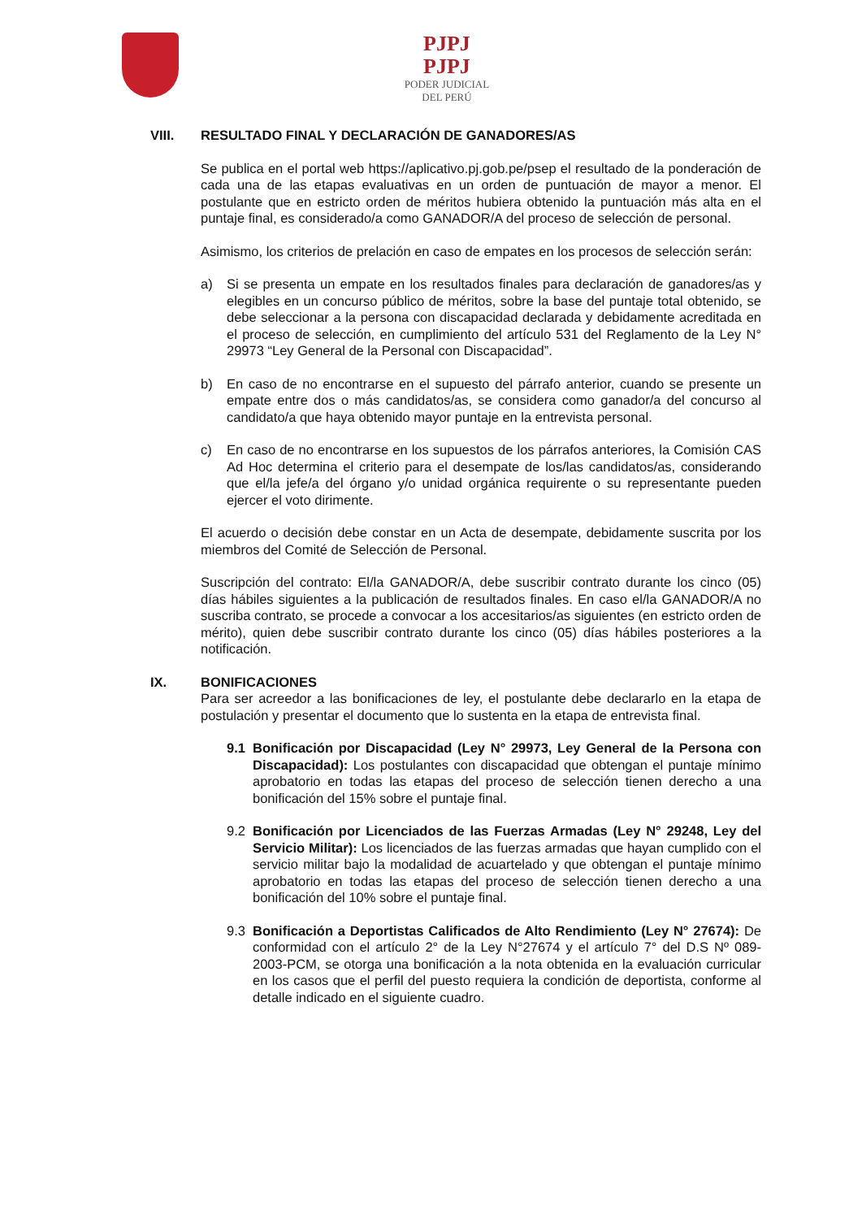PJPJ
PJPJ
PODER JUDICIAL
DEL PERÚ
VIII. RESULTADO FINAL Y DECLARACIÓN DE GANADORES/AS
Se publica en el portal web https://aplicativo.pj.gob.pe/psep el resultado de la ponderación de cada una de las etapas evaluativas en un orden de puntuación de mayor a menor. El postulante que en estricto orden de méritos hubiera obtenido la puntuación más alta en el puntaje final, es considerado/a como GANADOR/A del proceso de selección de personal.
Asimismo, los criterios de prelación en caso de empates en los procesos de selección serán:
a) Si se presenta un empate en los resultados finales para declaración de ganadores/as y elegibles en un concurso público de méritos, sobre la base del puntaje total obtenido, se debe seleccionar a la persona con discapacidad declarada y debidamente acreditada en el proceso de selección, en cumplimiento del artículo 531 del Reglamento de la Ley N° 29973 “Ley General de la Personal con Discapacidad”.
b) En caso de no encontrarse en el supuesto del párrafo anterior, cuando se presente un empate entre dos o más candidatos/as, se considera como ganador/a del concurso al candidato/a que haya obtenido mayor puntaje en la entrevista personal.
c) En caso de no encontrarse en los supuestos de los párrafos anteriores, la Comisión CAS Ad Hoc determina el criterio para el desempate de los/las candidatos/as, considerando que el/la jefe/a del órgano y/o unidad orgánica requirente o su representante pueden ejercer el voto dirimente.
El acuerdo o decisión debe constar en un Acta de desempate, debidamente suscrita por los miembros del Comité de Selección de Personal.
Suscripción del contrato: El/la GANADOR/A, debe suscribir contrato durante los cinco (05) días hábiles siguientes a la publicación de resultados finales. En caso el/la GANADOR/A no suscriba contrato, se procede a convocar a los accesitarios/as siguientes (en estricto orden de mérito), quien debe suscribir contrato durante los cinco (05) días hábiles posteriores a la notificación.
IX. BONIFICACIONES
Para ser acreedor a las bonificaciones de ley, el postulante debe declararlo en la etapa de postulación y presentar el documento que lo sustenta en la etapa de entrevista final.
9.1 Bonificación por Discapacidad (Ley N° 29973, Ley General de la Persona con Discapacidad): Los postulantes con discapacidad que obtengan el puntaje mínimo aprobatorio en todas las etapas del proceso de selección tienen derecho a una bonificación del 15% sobre el puntaje final.
9.2 Bonificación por Licenciados de las Fuerzas Armadas (Ley N° 29248, Ley del Servicio Militar): Los licenciados de las fuerzas armadas que hayan cumplido con el servicio militar bajo la modalidad de acuartelado y que obtengan el puntaje mínimo aprobatorio en todas las etapas del proceso de selección tienen derecho a una bonificación del 10% sobre el puntaje final.
9.3 Bonificación a Deportistas Calificados de Alto Rendimiento (Ley N° 27674): De conformidad con el artículo 2° de la Ley N°27674 y el artículo 7° del D.S Nº 089- 2003-PCM, se otorga una bonificación a la nota obtenida en la evaluación curricular en los casos que el perfil del puesto requiera la condición de deportista, conforme al detalle indicado en el siguiente cuadro.